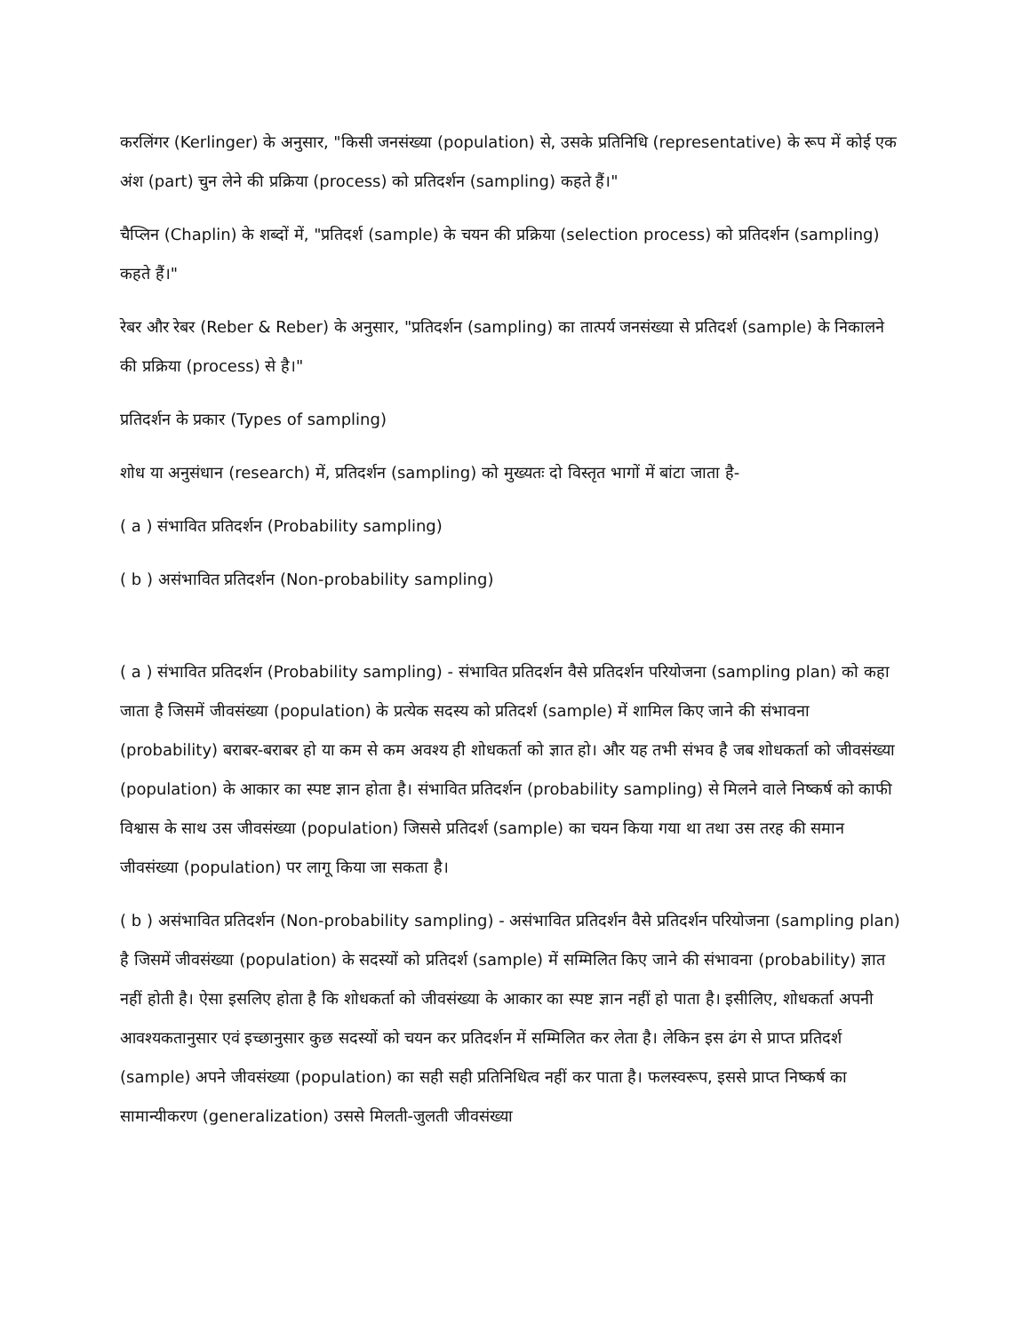करलिंगर (Kerlinger) के अनुसार, "किसी जनसंख्या (population) से, उसके प्रतिनिधि (representative) के रूप में कोई एक अंश (part) चुन लेने की प्रक्रिया (process) को प्रतिदर्शन (sampling) कहते हैं।"
चैप्लिन (Chaplin) के शब्दों में, "प्रतिदर्श (sample) के चयन की प्रक्रिया (selection process) को प्रतिदर्शन (sampling) कहते हैं।"
रेबर और रेबर (Reber & Reber) के अनुसार, "प्रतिदर्शन (sampling) का तात्पर्य जनसंख्या से प्रतिदर्श (sample) के निकालने की प्रक्रिया (process) से है।"
प्रतिदर्शन के प्रकार (Types of sampling)
शोध या अनुसंधान (research) में, प्रतिदर्शन (sampling) को मुख्यतः दो विस्तृत भागों में बांटा जाता है-
( a ) संभावित प्रतिदर्शन (Probability sampling)
( b ) असंभावित प्रतिदर्शन (Non-probability sampling)
( a ) संभावित प्रतिदर्शन (Probability sampling) - संभावित प्रतिदर्शन वैसे प्रतिदर्शन परियोजना (sampling plan) को कहा जाता है जिसमें जीवसंख्या (population) के प्रत्येक सदस्य को प्रतिदर्श (sample) में शामिल किए जाने की संभावना (probability) बराबर-बराबर हो या कम से कम अवश्य ही शोधकर्ता को ज्ञात हो। और यह तभी संभव है जब शोधकर्ता को जीवसंख्या (population) के आकार का स्पष्ट ज्ञान होता है। संभावित प्रतिदर्शन (probability sampling) से मिलने वाले निष्कर्ष को काफी विश्वास के साथ उस जीवसंख्या (population) जिससे प्रतिदर्श (sample) का चयन किया गया था तथा उस तरह की समान जीवसंख्या (population) पर लागू किया जा सकता है।
( b ) असंभावित प्रतिदर्शन (Non-probability sampling) - असंभावित प्रतिदर्शन वैसे प्रतिदर्शन परियोजना (sampling plan) है जिसमें जीवसंख्या (population) के सदस्यों को प्रतिदर्श (sample) में सम्मिलित किए जाने की संभावना (probability) ज्ञात नहीं होती है। ऐसा इसलिए होता है कि शोधकर्ता को जीवसंख्या के आकार का स्पष्ट ज्ञान नहीं हो पाता है। इसीलिए, शोधकर्ता अपनी आवश्यकतानुसार एवं इच्छानुसार कुछ सदस्यों को चयन कर प्रतिदर्शन में सम्मिलित कर लेता है। लेकिन इस ढंग से प्राप्त प्रतिदर्श (sample) अपने जीवसंख्या (population) का सही सही प्रतिनिधित्व नहीं कर पाता है। फलस्वरूप, इससे प्राप्त निष्कर्ष का सामान्यीकरण (generalization) उससे मिलती-जुलती जीवसंख्या